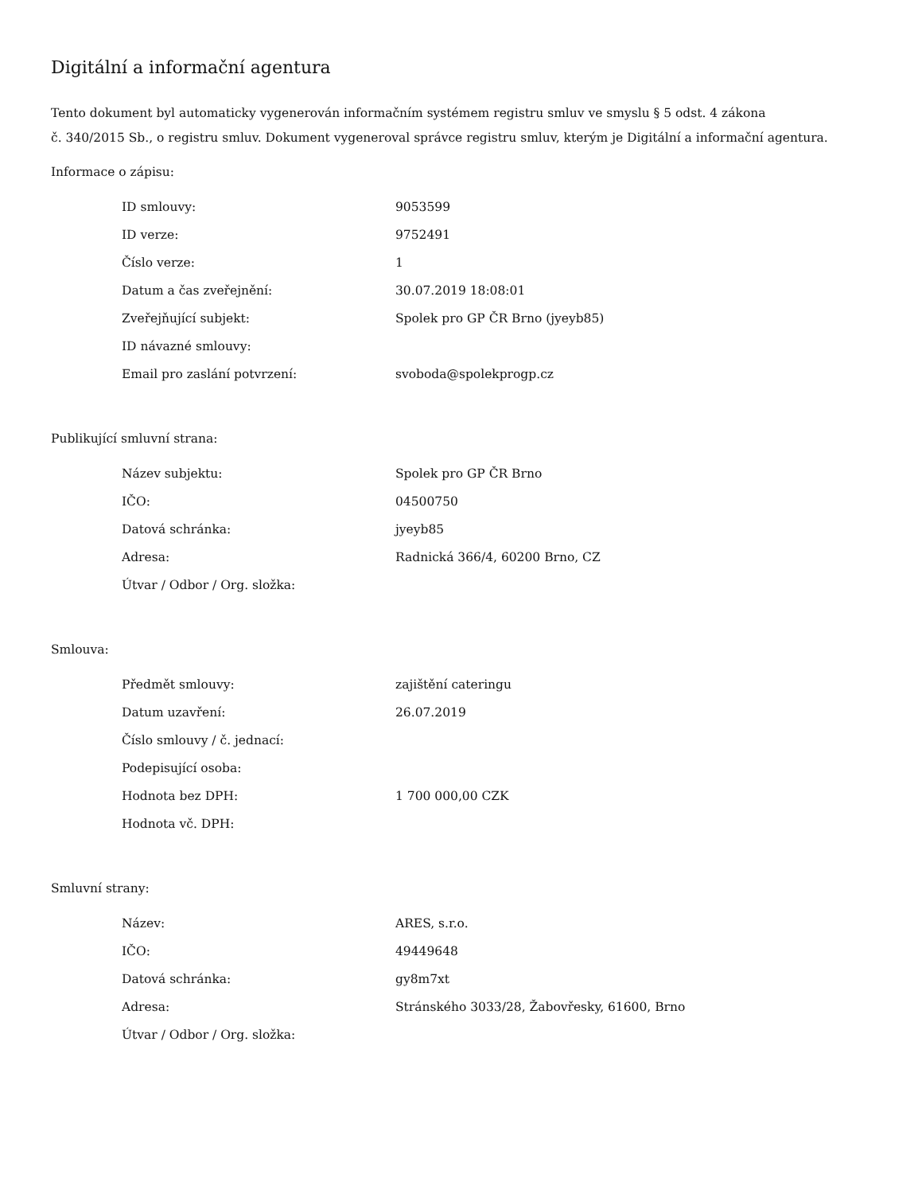Digitální a informační agentura
Tento dokument byl automaticky vygenerován informačním systémem registru smluv ve smyslu § 5 odst. 4 zákona
č. 340/2015 Sb., o registru smluv. Dokument vygeneroval správce registru smluv, kterým je Digitální a informační agentura.
Informace o zápisu:
| ID smlouvy: | 9053599 |
| ID verze: | 9752491 |
| Číslo verze: | 1 |
| Datum a čas zveřejnění: | 30.07.2019 18:08:01 |
| Zveřejňující subjekt: | Spolek pro GP ČR Brno (jyeyb85) |
| ID návazné smlouvy: | |
| Email pro zaslání potvrzení: | svoboda@spolekprogp.cz |
Publikující smluvní strana:
| Název subjektu: | Spolek pro GP ČR Brno |
| IČO: | 04500750 |
| Datová schránka: | jyeyb85 |
| Adresa: | Radnická 366/4, 60200 Brno, CZ |
| Útvar / Odbor / Org. složka: | |
Smlouva:
| Předmět smlouvy: | zajištění cateringu |
| Datum uzavření: | 26.07.2019 |
| Číslo smlouvy / č. jednací: | |
| Podepisující osoba: | |
| Hodnota bez DPH: | 1 700 000,00 CZK |
| Hodnota vč. DPH: | |
Smluvní strany:
| Název: | ARES, s.r.o. |
| IČO: | 49449648 |
| Datová schránka: | gy8m7xt |
| Adresa: | Stránského 3033/28, Žabovřesky, 61600, Brno |
| Útvar / Odbor / Org. složka: | |